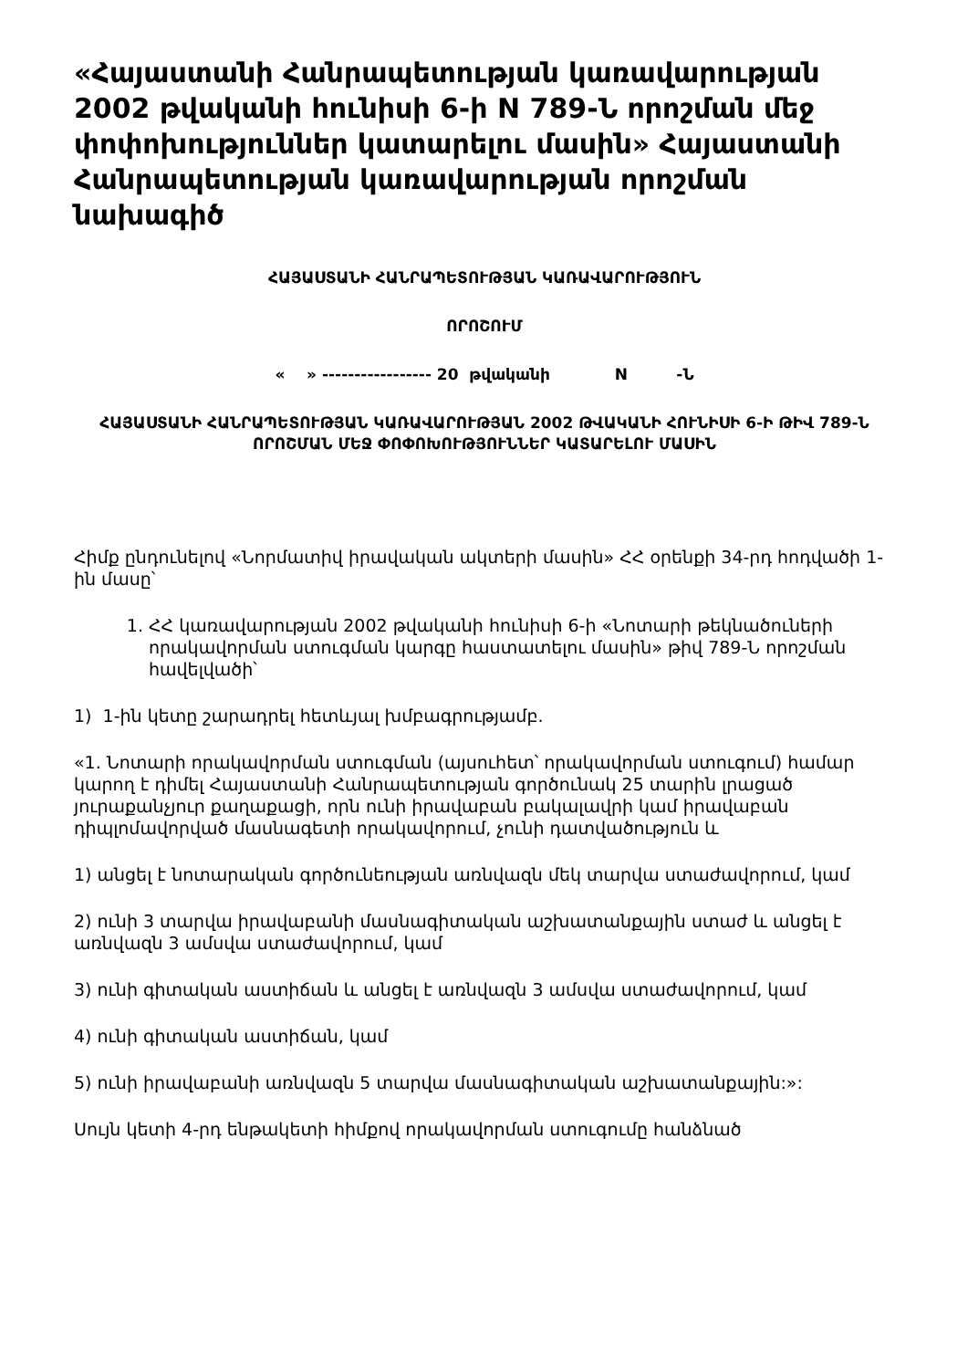«Հայաստանի Հանրապետության կառավարության 2002 թվականի հունիսի 6-ի N 789-Ն որոշման մեջ փոփոխություններ կատարելու մասին» Հայաստանի Հանրապետության կառավարության որոշման նախագիծ
ՀԱՅԱՍՏԱՆԻ ՀԱՆՐԱՊԵՏՈՒԹՅԱՆ ԿԱՌԱՎԱՐՈՒԹՅՈՒՆ
ՈՐՈՇՈՒՄ
« » ----------------- 20 թվականի N -Ն
ՀԱՅԱՍՏԱՆԻ ՀԱՆՐԱՊԵՏՈՒԹՅԱՆ ԿԱՌԱՎԱՐՈՒԹՅԱՆ 2002 ԹՎԱԿԱՆԻ ՀՈՒՆԻՍԻ 6-Ի ԹԻՎ 789-Ն ՈՐՈՇՄԱՆ ՄԵՋ ՓՈՓՈԽՈՒԹՅՈՒՆՆԵՐ ԿԱՏԱՐԵԼՈՒ ՄԱՍԻՆ
Հիմք ընդունելով «Նորմատիվ իրավական ակտերի մասին» ՀՀ օրենքի 34-րդ հոդվածի 1-ին մասը՝
1. ՀՀ կառավարության 2002 թվականի հունիսի 6-ի «Նոտարի թեկնածուների որակավորման ստուգման կարգը հաստատելու մասին» թիվ 789-Ն որոշման հավելվածի՝
1) 1-ին կետը շարադրել հետևյալ խմբագրությամբ.
«1. Նոտարի որակավորման ստուգման (այսուհետ՝ որակավորման ստուգում) համար կարող է դիմել Հայաստանի Հանրապետության գործունակ 25 տարին լրացած յուրաքանչյուր քաղաքացի, որն ունի իրավաբան բակալավրի կամ իրավաբան դիպլոմավորված մասնագետի որակավորում, չունի դատվածություն և
1) անցել է նոտարական գործունեության առնվազն մեկ տարվա ստաժավորում, կամ
2) ունի 3 տարվա իրավաբանի մասնագիտական աշխատանքային ստաժ և անցել է առնվազն 3 ամսվա ստաժավորում, կամ
3) ունի գիտական աստիճան և անցել է առնվազն 3 ամսվա ստաժավորում, կամ
4) ունի գիտական աստիճան, կամ
5) ունի իրավաբանի առնվազն 5 տարվա մասնագիտական աշխատանքային:»:
Սույն կետի 4-րդ ենթակետի հիմքով որակավորման ստուգումը հանձնած